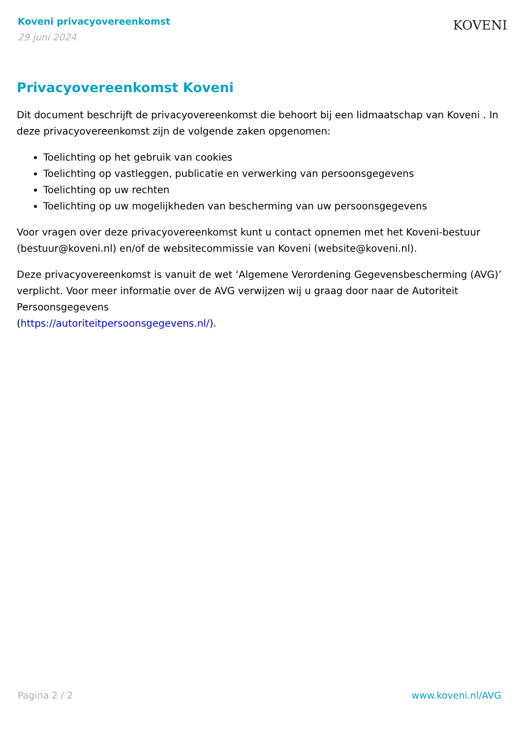Koveni privacyovereenkomst
29 juni 2024
KOVENI
Privacyovereenkomst Koveni
Dit document beschrijft de privacyovereenkomst die behoort bij een lidmaatschap van Koveni . In deze privacyovereenkomst zijn de volgende zaken opgenomen:
Toelichting op het gebruik van cookies
Toelichting op vastleggen, publicatie en verwerking van persoonsgegevens
Toelichting op uw rechten
Toelichting op uw mogelijkheden van bescherming van uw persoonsgegevens
Voor vragen over deze privacyovereenkomst kunt u contact opnemen met het Koveni-bestuur (bestuur@koveni.nl) en/of de websitecommissie van Koveni (website@koveni.nl).
Deze privacyovereenkomst is vanuit de wet ‘Algemene Verordening Gegevensbescherming (AVG)’ verplicht. Voor meer informatie over de AVG verwijzen wij u graag door naar de Autoriteit Persoonsgegevens
(https://autoriteitpersoonsgegevens.nl/).
Pagina 2 / 2 www.koveni.nl/AVG